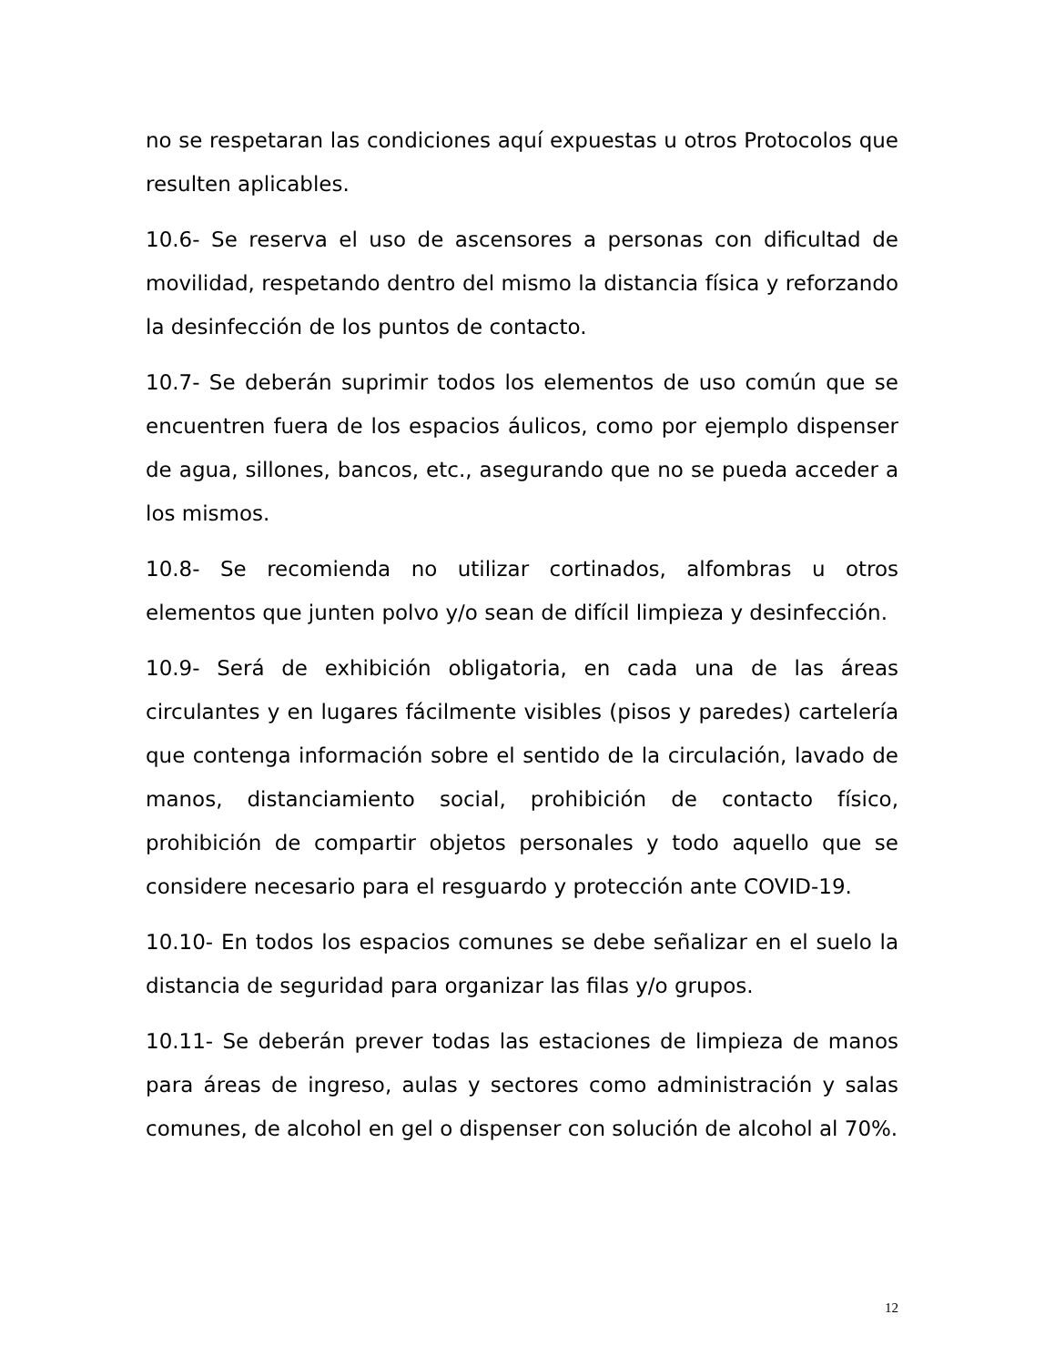no se respetaran las condiciones aquí expuestas u otros Protocolos que resulten aplicables.
10.6- Se reserva el uso de ascensores a personas con dificultad de movilidad, respetando dentro del mismo la distancia física y reforzando la desinfección de los puntos de contacto.
10.7- Se deberán suprimir todos los elementos de uso común que se encuentren fuera de los espacios áulicos, como por ejemplo dispenser de agua, sillones, bancos, etc., asegurando que no se pueda acceder a los mismos.
10.8- Se recomienda no utilizar cortinados, alfombras u otros elementos que junten polvo y/o sean de difícil limpieza y desinfección.
10.9- Será de exhibición obligatoria, en cada una de las áreas circulantes y en lugares fácilmente visibles (pisos y paredes) cartelería que contenga información sobre el sentido de la circulación, lavado de manos, distanciamiento social, prohibición de contacto físico, prohibición de compartir objetos personales y todo aquello que se considere necesario para el resguardo y protección ante COVID-19.
10.10- En todos los espacios comunes se debe señalizar en el suelo la distancia de seguridad para organizar las filas y/o grupos.
10.11- Se deberán prever todas las estaciones de limpieza de manos para áreas de ingreso, aulas y sectores como administración y salas comunes, de alcohol en gel o dispenser con solución de alcohol al 70%.
12